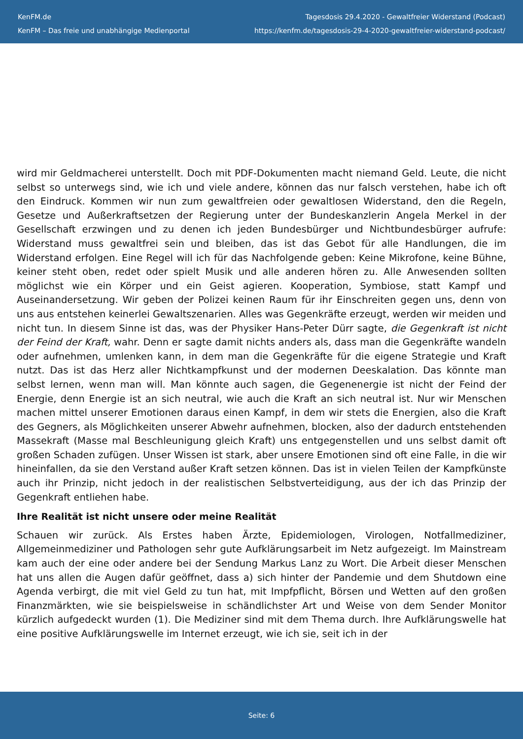KenFM.de
KenFM – Das freie und unabhängige Medienportal
Tagesdosis 29.4.2020 - Gewaltfreier Widerstand (Podcast)
https://kenfm.de/tagesdosis-29-4-2020-gewaltfreier-widerstand-podcast/
wird mir Geldmacherei unterstellt. Doch mit PDF-Dokumenten macht niemand Geld. Leute, die nicht selbst so unterwegs sind, wie ich und viele andere, können das nur falsch verstehen, habe ich oft den Eindruck. Kommen wir nun zum gewaltfreien oder gewaltlosen Widerstand, den die Regeln, Gesetze und Außerkraftsetzen der Regierung unter der Bundeskanzlerin Angela Merkel in der Gesellschaft erzwingen und zu denen ich jeden Bundesbürger und Nichtbundesbürger aufrufe: Widerstand muss gewaltfrei sein und bleiben, das ist das Gebot für alle Handlungen, die im Widerstand erfolgen. Eine Regel will ich für das Nachfolgende geben: Keine Mikrofone, keine Bühne, keiner steht oben, redet oder spielt Musik und alle anderen hören zu. Alle Anwesenden sollten möglichst wie ein Körper und ein Geist agieren. Kooperation, Symbiose, statt Kampf und Auseinandersetzung. Wir geben der Polizei keinen Raum für ihr Einschreiten gegen uns, denn von uns aus entstehen keinerlei Gewaltszenarien. Alles was Gegenkräfte erzeugt, werden wir meiden und nicht tun. In diesem Sinne ist das, was der Physiker Hans-Peter Dürr sagte, die Gegenkraft ist nicht der Feind der Kraft, wahr. Denn er sagte damit nichts anders als, dass man die Gegenkräfte wandeln oder aufnehmen, umlenken kann, in dem man die Gegenkräfte für die eigene Strategie und Kraft nutzt. Das ist das Herz aller Nichtkampfkunst und der modernen Deeskalation. Das könnte man selbst lernen, wenn man will. Man könnte auch sagen, die Gegenenergie ist nicht der Feind der Energie, denn Energie ist an sich neutral, wie auch die Kraft an sich neutral ist. Nur wir Menschen machen mittel unserer Emotionen daraus einen Kampf, in dem wir stets die Energien, also die Kraft des Gegners, als Möglichkeiten unserer Abwehr aufnehmen, blocken, also der dadurch entstehenden Massekraft (Masse mal Beschleunigung gleich Kraft) uns entgegenstellen und uns selbst damit oft großen Schaden zufügen. Unser Wissen ist stark, aber unsere Emotionen sind oft eine Falle, in die wir hineinfallen, da sie den Verstand außer Kraft setzen können. Das ist in vielen Teilen der Kampfkünste auch ihr Prinzip, nicht jedoch in der realistischen Selbstverteidigung, aus der ich das Prinzip der Gegenkraft entliehen habe.
Ihre Realität ist nicht unsere oder meine Realität
Schauen wir zurück. Als Erstes haben Ärzte, Epidemiologen, Virologen, Notfallmediziner, Allgemeinmediziner und Pathologen sehr gute Aufklärungsarbeit im Netz aufgezeigt. Im Mainstream kam auch der eine oder andere bei der Sendung Markus Lanz zu Wort. Die Arbeit dieser Menschen hat uns allen die Augen dafür geöffnet, dass a) sich hinter der Pandemie und dem Shutdown eine Agenda verbirgt, die mit viel Geld zu tun hat, mit Impfpflicht, Börsen und Wetten auf den großen Finanzmärkten, wie sie beispielsweise in schändlichster Art und Weise von dem Sender Monitor kürzlich aufgedeckt wurden (1). Die Mediziner sind mit dem Thema durch. Ihre Aufklärungswelle hat eine positive Aufklärungswelle im Internet erzeugt, wie ich sie, seit ich in der
Seite: 6